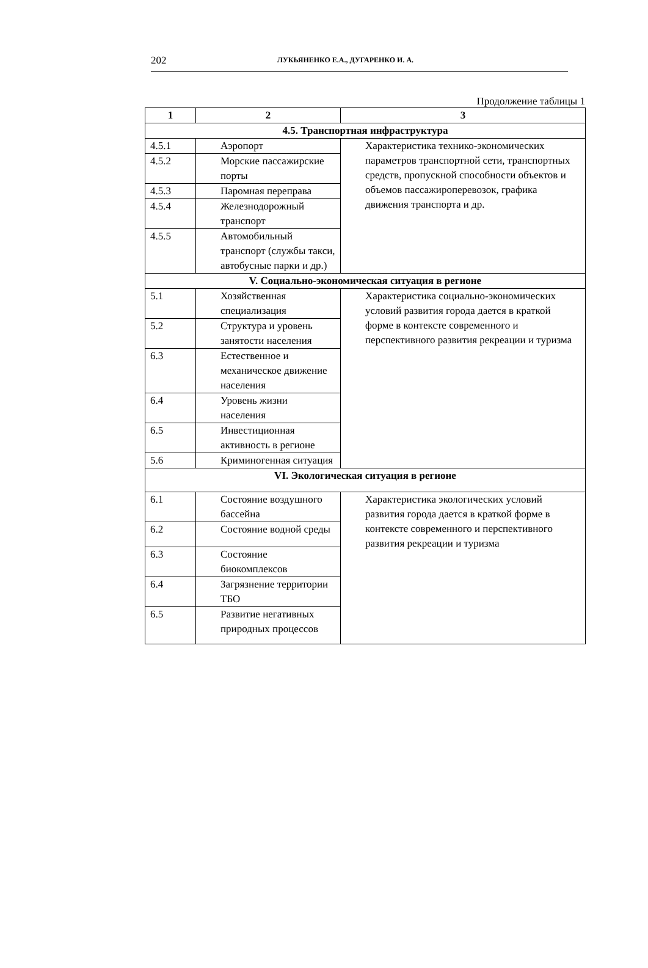202 ЛУКЬЯНЕНКО Е.А., ДУГАРЕНКО И. А.
Продолжение таблицы 1
| 1 | 2 | 3 |
| --- | --- | --- |
| 4.5. Транспортная инфраструктура | | |
| 4.5.1 | Аэропорт | Характеристика технико-экономических параметров транспортной сети, транспортных средств, пропускной способности объектов и объемов пассажироперевозок, графика движения транспорта и др. |
| 4.5.2 | Морские пассажирские порты | |
| 4.5.3 | Паромная переправа | |
| 4.5.4 | Железнодорожный транспорт | |
| 4.5.5 | Автомобильный транспорт (службы такси, автобусные парки и др.) | |
| V. Социально-экономическая ситуация в регионе | | |
| 5.1 | Хозяйственная специализация | Характеристика социально-экономических условий развития города дается в краткой форме в контексте современного и перспективного развития рекреации и туризма |
| 5.2 | Структура и уровень занятости населения | |
| 6.3 | Естественное и механическое движение населения | |
| 6.4 | Уровень жизни населения | |
| 6.5 | Инвестиционная активность в регионе | |
| 5.6 | Криминогенная ситуация | |
| VI. Экологическая ситуация в регионе | | |
| 6.1 | Состояние воздушного бассейна | Характеристика экологических условий развития города дается в краткой форме в контексте современного и перспективного развития рекреации и туризма |
| 6.2 | Состояние водной среды | |
| 6.3 | Состояние биокомплексов | |
| 6.4 | Загрязнение территории ТБО | |
| 6.5 | Развитие негативных природных процессов | |